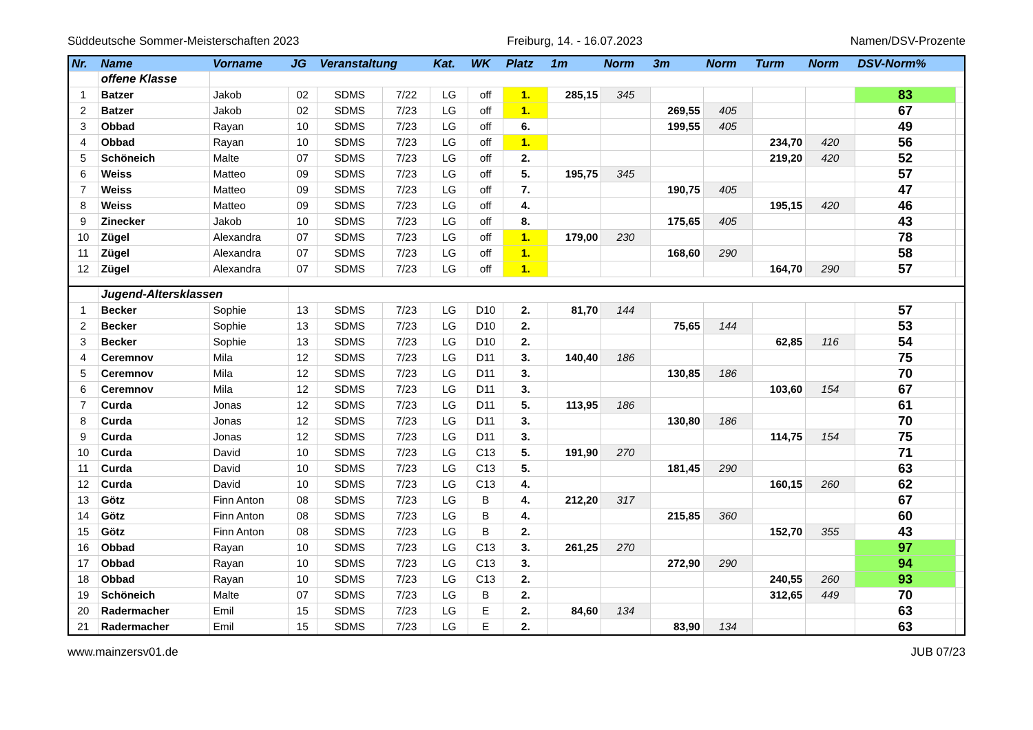Süddeutsche Sommer-Meisterschaften 2023 Freiburg, 14. - 16.07.2023 Namen/DSV-Prozente
| Nr. | Name | Vorname | JG | Veranstaltung | | Kat. | WK | Platz | 1m | Norm | 3m | Norm | Turm | Norm | DSV-Norm% | |
| --- | --- | --- | --- | --- | --- | --- | --- | --- | --- | --- | --- | --- | --- | --- | --- | --- |
| | offene Klasse | | | | | | | | | | | | | | | |
| 1 | Batzer | Jakob | 02 | SDMS | 7/22 | LG | off | 1. | 285,15 | 345 | | | | | 83 | |
| 2 | Batzer | Jakob | 02 | SDMS | 7/23 | LG | off | 1. | | | 269,55 | 405 | | | 67 | |
| 3 | Obbad | Rayan | 10 | SDMS | 7/23 | LG | off | 6. | | | 199,55 | 405 | | | 49 | |
| 4 | Obbad | Rayan | 10 | SDMS | 7/23 | LG | off | 1. | | | | | 234,70 | 420 | 56 | |
| 5 | Schöneich | Malte | 07 | SDMS | 7/23 | LG | off | 2. | | | | | 219,20 | 420 | 52 | |
| 6 | Weiss | Matteo | 09 | SDMS | 7/23 | LG | off | 5. | 195,75 | 345 | | | | | 57 | |
| 7 | Weiss | Matteo | 09 | SDMS | 7/23 | LG | off | 7. | | | 190,75 | 405 | | | 47 | |
| 8 | Weiss | Matteo | 09 | SDMS | 7/23 | LG | off | 4. | | | | | 195,15 | 420 | 46 | |
| 9 | Zinecker | Jakob | 10 | SDMS | 7/23 | LG | off | 8. | | | 175,65 | 405 | | | 43 | |
| 10 | Zügel | Alexandra | 07 | SDMS | 7/23 | LG | off | 1. | 179,00 | 230 | | | | | 78 | |
| 11 | Zügel | Alexandra | 07 | SDMS | 7/23 | LG | off | 1. | | | 168,60 | 290 | | | 58 | |
| 12 | Zügel | Alexandra | 07 | SDMS | 7/23 | LG | off | 1. | | | | | 164,70 | 290 | 57 | |
| | Jugend-Altersklassen | | | | | | | | | | | | | | | |
| 1 | Becker | Sophie | 13 | SDMS | 7/23 | LG | D10 | 2. | 81,70 | 144 | | | | | 57 | |
| 2 | Becker | Sophie | 13 | SDMS | 7/23 | LG | D10 | 2. | | | 75,65 | 144 | | | 53 | |
| 3 | Becker | Sophie | 13 | SDMS | 7/23 | LG | D10 | 2. | | | | | 62,85 | 116 | 54 | |
| 4 | Ceremnov | Mila | 12 | SDMS | 7/23 | LG | D11 | 3. | 140,40 | 186 | | | | | 75 | |
| 5 | Ceremnov | Mila | 12 | SDMS | 7/23 | LG | D11 | 3. | | | 130,85 | 186 | | | 70 | |
| 6 | Ceremnov | Mila | 12 | SDMS | 7/23 | LG | D11 | 3. | | | | | 103,60 | 154 | 67 | |
| 7 | Curda | Jonas | 12 | SDMS | 7/23 | LG | D11 | 5. | 113,95 | 186 | | | | | 61 | |
| 8 | Curda | Jonas | 12 | SDMS | 7/23 | LG | D11 | 3. | | | 130,80 | 186 | | | 70 | |
| 9 | Curda | Jonas | 12 | SDMS | 7/23 | LG | D11 | 3. | | | | | 114,75 | 154 | 75 | |
| 10 | Curda | David | 10 | SDMS | 7/23 | LG | C13 | 5. | 191,90 | 270 | | | | | 71 | |
| 11 | Curda | David | 10 | SDMS | 7/23 | LG | C13 | 5. | | | 181,45 | 290 | | | 63 | |
| 12 | Curda | David | 10 | SDMS | 7/23 | LG | C13 | 4. | | | | | 160,15 | 260 | 62 | |
| 13 | Götz | Finn Anton | 08 | SDMS | 7/23 | LG | B | 4. | 212,20 | 317 | | | | | 67 | |
| 14 | Götz | Finn Anton | 08 | SDMS | 7/23 | LG | B | 4. | | | 215,85 | 360 | | | 60 | |
| 15 | Götz | Finn Anton | 08 | SDMS | 7/23 | LG | B | 2. | | | | | 152,70 | 355 | 43 | |
| 16 | Obbad | Rayan | 10 | SDMS | 7/23 | LG | C13 | 3. | 261,25 | 270 | | | | | 97 | |
| 17 | Obbad | Rayan | 10 | SDMS | 7/23 | LG | C13 | 3. | | | 272,90 | 290 | | | 94 | |
| 18 | Obbad | Rayan | 10 | SDMS | 7/23 | LG | C13 | 2. | | | | | 240,55 | 260 | 93 | |
| 19 | Schöneich | Malte | 07 | SDMS | 7/23 | LG | B | 2. | | | | | 312,65 | 449 | 70 | |
| 20 | Radermacher | Emil | 15 | SDMS | 7/23 | LG | E | 2. | 84,60 | 134 | | | | | 63 | |
| 21 | Radermacher | Emil | 15 | SDMS | 7/23 | LG | E | 2. | | | 83,90 | 134 | | | 63 | |
www.mainzersv01.de JUB 07/23